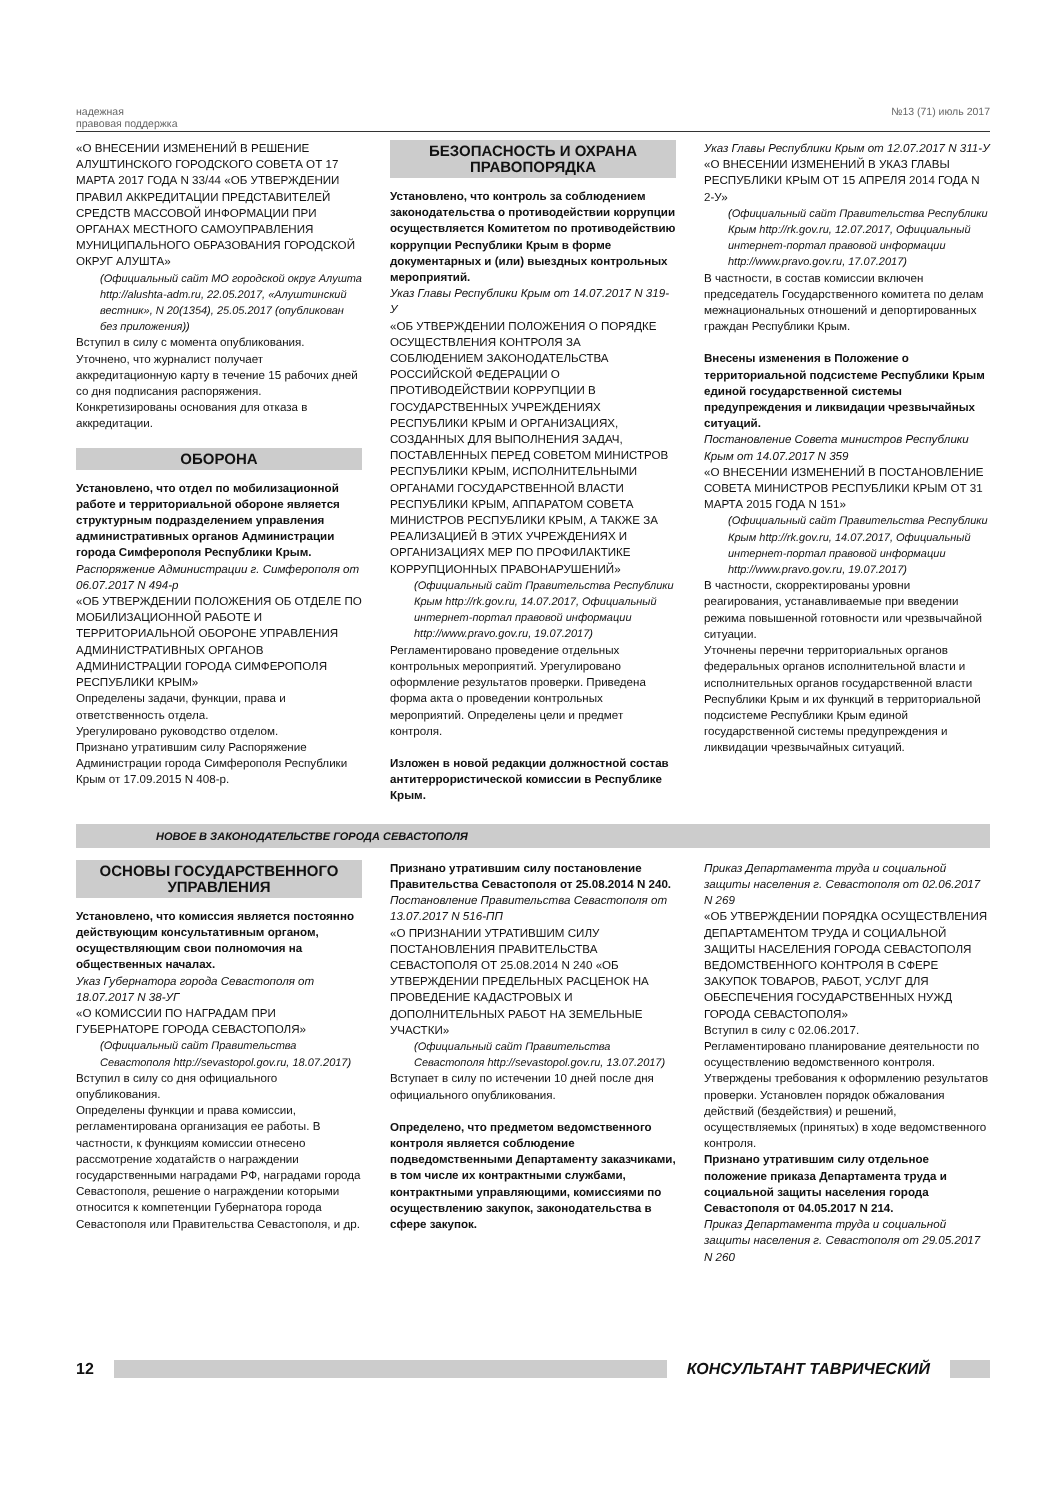надежная
правовая поддержка
№13 (71) июль 2017
«О ВНЕСЕНИИ ИЗМЕНЕНИЙ В РЕШЕНИЕ АЛУШТИНСКОГО ГОРОДСКОГО СОВЕТА ОТ 17 МАРТА 2017 ГОДА N 33/44 «ОБ УТВЕРЖДЕНИИ ПРАВИЛ АККРЕДИТАЦИИ ПРЕДСТАВИТЕЛЕЙ СРЕДСТВ МАССОВОЙ ИНФОРМАЦИИ ПРИ ОРГАНАХ МЕСТНОГО САМОУПРАВЛЕНИЯ МУНИЦИПАЛЬНОГО ОБРАЗОВАНИЯ ГОРОДСКОЙ ОКРУГ АЛУШТА»
(Официальный сайт МО городской округ Алушта http://alushta-adm.ru, 22.05.2017, «Алуштинский вестник», N 20(1354), 25.05.2017 (опубликован без приложения))
Вступил в силу с момента опубликования.
Уточнено, что журналист получает аккредитационную карту в течение 15 рабочих дней со дня подписания распоряжения. Конкретизированы основания для отказа в аккредитации.
ОБОРОНА
Установлено, что отдел по мобилизационной работе и территориальной обороне является структурным подразделением управления административных органов Администрации города Симферополя Республики Крым.
Распоряжение Администрации г. Симферополя от 06.07.2017 N 494-р
«ОБ УТВЕРЖДЕНИИ ПОЛОЖЕНИЯ ОБ ОТДЕЛЕ ПО МОБИЛИЗАЦИОННОЙ РАБОТЕ И ТЕРРИТОРИАЛЬНОЙ ОБОРОНЕ УПРАВЛЕНИЯ АДМИНИСТРАТИВНЫХ ОРГАНОВ АДМИНИСТРАЦИИ ГОРОДА СИМФЕРОПОЛЯ РЕСПУБЛИКИ КРЫМ»
Определены задачи, функции, права и ответственность отдела.
Урегулировано руководство отделом.
Признано утратившим силу Распоряжение Администрации города Симферополя Республики Крым от 17.09.2015 N 408-р.
БЕЗОПАСНОСТЬ И ОХРАНА ПРАВОПОРЯДКА
Установлено, что контроль за соблюдением законодательства о противодействии коррупции осуществляется Комитетом по противодействию коррупции Республики Крым в форме документарных и (или) выездных контрольных мероприятий.
Указ Главы Республики Крым от 14.07.2017 N 319-У
«ОБ УТВЕРЖДЕНИИ ПОЛОЖЕНИЯ О ПОРЯДКЕ ОСУЩЕСТВЛЕНИЯ КОНТРОЛЯ ЗА СОБЛЮДЕНИЕМ ЗАКОНОДАТЕЛЬСТВА РОССИЙСКОЙ ФЕДЕРАЦИИ О ПРОТИВОДЕЙСТВИИ КОРРУПЦИИ В ГОСУДАРСТВЕННЫХ УЧРЕЖДЕНИЯХ РЕСПУБЛИКИ КРЫМ И ОРГАНИЗАЦИЯХ, СОЗДАННЫХ ДЛЯ ВЫПОЛНЕНИЯ ЗАДАЧ, ПОСТАВЛЕННЫХ ПЕРЕД СОВЕТОМ МИНИСТРОВ РЕСПУБЛИКИ КРЫМ, ИСПОЛНИТЕЛЬНЫМИ ОРГАНАМИ ГОСУДАРСТВЕННОЙ ВЛАСТИ РЕСПУБЛИКИ КРЫМ, АППАРАТОМ СОВЕТА МИНИСТРОВ РЕСПУБЛИКИ КРЫМ, А ТАКЖЕ ЗА РЕАЛИЗАЦИЕЙ В ЭТИХ УЧРЕЖДЕНИЯХ И ОРГАНИЗАЦИЯХ МЕР ПО ПРОФИЛАКТИКЕ КОРРУПЦИОННЫХ ПРАВОНАРУШЕНИЙ»
(Официальный сайт Правительства Республики Крым http://rk.gov.ru, 14.07.2017, Официальный интернет-портал правовой информации http://www.pravo.gov.ru, 19.07.2017)
Регламентировано проведение отдельных контрольных мероприятий. Урегулировано оформление результатов проверки. Приведена форма акта о проведении контрольных мероприятий. Определены цели и предмет контроля.
Изложен в новой редакции должностной состав антитеррористической комиссии в Республике Крым.
Указ Главы Республики Крым от 12.07.2017 N 311-У
«О ВНЕСЕНИИ ИЗМЕНЕНИЙ В УКАЗ ГЛАВЫ РЕСПУБЛИКИ КРЫМ ОТ 15 АПРЕЛЯ 2014 ГОДА N 2-У»
(Официальный сайт Правительства Республики Крым http://rk.gov.ru, 12.07.2017, Официальный интернет-портал правовой информации http://www.pravo.gov.ru, 17.07.2017)
В частности, в состав комиссии включен председатель Государственного комитета по делам межнациональных отношений и депортированных граждан Республики Крым.
Внесены изменения в Положение о территориальной подсистеме Республики Крым единой государственной системы предупреждения и ликвидации чрезвычайных ситуаций.
Постановление Совета министров Республики Крым от 14.07.2017 N 359
«О ВНЕСЕНИИ ИЗМЕНЕНИЙ В ПОСТАНОВЛЕНИЕ СОВЕТА МИНИСТРОВ РЕСПУБЛИКИ КРЫМ ОТ 31 МАРТА 2015 ГОДА N 151»
(Официальный сайт Правительства Республики Крым http://rk.gov.ru, 14.07.2017, Официальный интернет-портал правовой информации http://www.pravo.gov.ru, 19.07.2017)
В частности, скорректированы уровни реагирования, устанавливаемые при введении режима повышенной готовности или чрезвычайной ситуации.
Уточнены перечни территориальных органов федеральных органов исполнительной власти и исполнительных органов государственной власти Республики Крым и их функций в территориальной подсистеме Республики Крым единой государственной системы предупреждения и ликвидации чрезвычайных ситуаций.
НОВОЕ В ЗАКОНОДАТЕЛЬСТВЕ ГОРОДА СЕВАСТОПОЛЯ
ОСНОВЫ ГОСУДАРСТВЕННОГО УПРАВЛЕНИЯ
Установлено, что комиссия является постоянно действующим консультативным органом, осуществляющим свои полномочия на общественных началах.
Указ Губернатора города Севастополя от 18.07.2017 N 38-УГ
«О КОМИССИИ ПО НАГРАДАМ ПРИ ГУБЕРНАТОРЕ ГОРОДА СЕВАСТОПОЛЯ»
(Официальный сайт Правительства Севастополя http://sevastopol.gov.ru, 18.07.2017)
Вступил в силу со дня официального опубликования.
Определены функции и права комиссии, регламентирована организация ее работы. В частности, к функциям комиссии отнесено рассмотрение ходатайств о награждении государственными наградами РФ, наградами города Севастополя, решение о награждении которыми относится к компетенции Губернатора города Севастополя или Правительства Севастополя, и др.
Признано утратившим силу постановление Правительства Севастополя от 25.08.2014 N 240.
Постановление Правительства Севастополя от 13.07.2017 N 516-ПП
«О ПРИЗНАНИИ УТРАТИВШИМ СИЛУ ПОСТАНОВЛЕНИЯ ПРАВИТЕЛЬСТВА СЕВАСТОПОЛЯ ОТ 25.08.2014 N 240 «ОБ УТВЕРЖДЕНИИ ПРЕДЕЛЬНЫХ РАСЦЕНОК НА ПРОВЕДЕНИЕ КАДАСТРОВЫХ И ДОПОЛНИТЕЛЬНЫХ РАБОТ НА ЗЕМЕЛЬНЫЕ УЧАСТКИ»
(Официальный сайт Правительства Севастополя http://sevastopol.gov.ru, 13.07.2017)
Вступает в силу по истечении 10 дней после дня официального опубликования.
Определено, что предметом ведомственного контроля является соблюдение подведомственными Департаменту заказчиками, в том числе их контрактными службами, контрактными управляющими, комиссиями по осуществлению закупок, законодательства в сфере закупок.
Приказ Департамента труда и социальной защиты населения г. Севастополя от 02.06.2017 N 269
«ОБ УТВЕРЖДЕНИИ ПОРЯДКА ОСУЩЕСТВЛЕНИЯ ДЕПАРТАМЕНТОМ ТРУДА И СОЦИАЛЬНОЙ ЗАЩИТЫ НАСЕЛЕНИЯ ГОРОДА СЕВАСТОПОЛЯ ВЕДОМСТВЕННОГО КОНТРОЛЯ В СФЕРЕ ЗАКУПОК ТОВАРОВ, РАБОТ, УСЛУГ ДЛЯ ОБЕСПЕЧЕНИЯ ГОСУДАРСТВЕННЫХ НУЖД ГОРОДА СЕВАСТОПОЛЯ»
Вступил в силу с 02.06.2017.
Регламентировано планирование деятельности по осуществлению ведомственного контроля. Утверждены требования к оформлению результатов проверки. Установлен порядок обжалования действий (бездействия) и решений, осуществляемых (принятых) в ходе ведомственного контроля.
Признано утратившим силу отдельное положение приказа Департамента труда и социальной защиты населения города Севастополя от 04.05.2017 N 214.
Приказ Департамента труда и социальной защиты населения г. Севастополя от 29.05.2017 N 260
12 КОНСУЛЬТАНТ ТАВРИЧЕСКИЙ